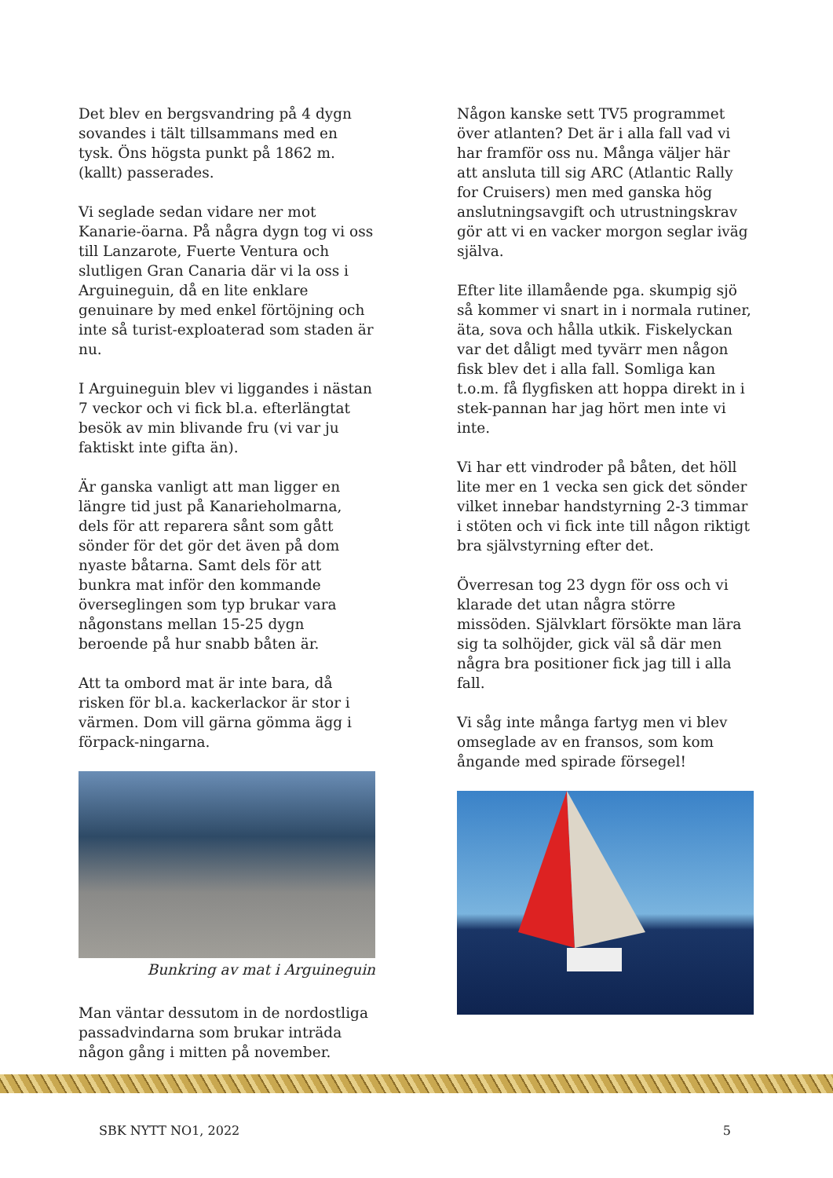Det blev en bergsvandring på 4 dygn sovandes i tält tillsammans med en tysk. Öns högsta punkt på 1862 m. (kallt) passerades.
Vi seglade sedan vidare ner mot Kanarie-öarna. På några dygn tog vi oss till Lanzarote, Fuerte Ventura och slutligen Gran Canaria där vi la oss i Arguineguin, då en lite enklare genuinare by med enkel förtöjning och inte så turist-exploaterad som staden är nu.
I Arguineguin blev vi liggandes i nästan 7 veckor och vi fick bl.a. efterlängtat besök av min blivande fru (vi var ju faktiskt inte gifta än).
Är ganska vanligt att man ligger en längre tid just på Kanarieholmarna, dels för att reparera sånt som gått sönder för det gör det även på dom nyaste båtarna. Samt dels för att bunkra mat inför den kommande överseglingen som typ brukar vara någonstans mellan 15-25 dygn beroende på hur snabb båten är.
Att ta ombord mat är inte bara, då risken för bl.a. kackerlackor är stor i värmen. Dom vill gärna gömma ägg i förpack-ningarna.
Bunkring av mat i Arguineguin
Man väntar dessutom in de nordostliga passadvindarna som brukar inträda någon gång i mitten på november.
Någon kanske sett TV5 programmet över atlanten? Det är i alla fall vad vi har framför oss nu. Många väljer här att ansluta till sig ARC (Atlantic Rally for Cruisers) men med ganska hög anslutningsavgift och utrustningskrav gör att vi en vacker morgon seglar iväg själva.
Efter lite illamående pga. skumpig sjö så kommer vi snart in i normala rutiner, äta, sova och hålla utkik. Fiskelyckan var det dåligt med tyvärr men någon fisk blev det i alla fall. Somliga kan t.o.m. få flygfisken att hoppa direkt in i stek-pannan har jag hört men inte vi inte.
Vi har ett vindroder på båten, det höll lite mer en 1 vecka sen gick det sönder vilket innebar handstyrning 2-3 timmar i stöten och vi fick inte till någon riktigt bra självstyrning efter det.
Överresan tog 23 dygn för oss och vi klarade det utan några större missöden. Självklart försökte man lära sig ta solhöjder, gick väl så där men några bra positioner fick jag till i alla fall.
Vi såg inte många fartyg men vi blev omseglade av en fransos, som kom ångande med spirade försegel!
SBK NYTT NO1, 2022 5